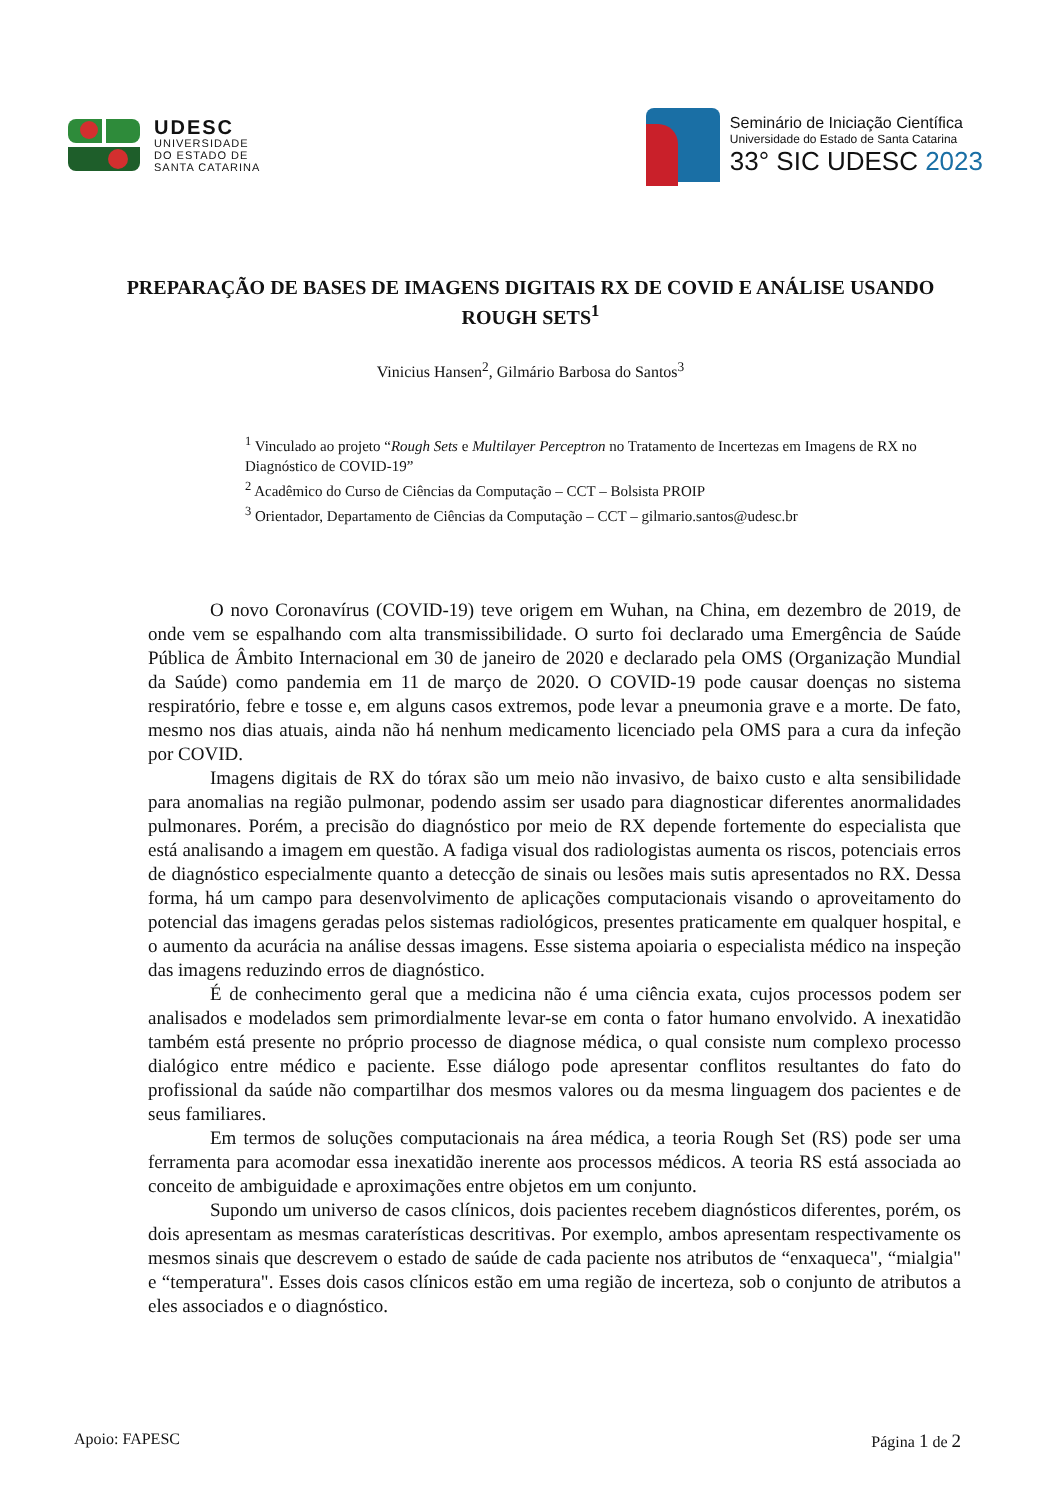UDESC
UNIVERSIDADE
DO ESTADO DE
SANTA CATARINA
Seminário de Iniciação Científica
Universidade do Estado de Santa Catarina
33° SIC UDESC 2023
PREPARAÇÃO DE BASES DE IMAGENS DIGITAIS RX DE COVID E ANÁLISE USANDO ROUGH SETS<sup>1</sup>
Vinicius Hansen<sup>2</sup>, Gilmário Barbosa do Santos<sup>3</sup>
<sup>1</sup> Vinculado ao projeto “Rough Sets e Multilayer Perceptron no Tratamento de Incertezas em Imagens de RX no Diagnóstico de COVID-19”
<sup>2</sup> Acadêmico do Curso de Ciências da Computação – CCT – Bolsista PROIP
<sup>3</sup> Orientador, Departamento de Ciências da Computação – CCT – gilmario.santos@udesc.br
O novo Coronavírus (COVID-19) teve origem em Wuhan, na China, em dezembro de 2019, de onde vem se espalhando com alta transmissibilidade. O surto foi declarado uma Emergência de Saúde Pública de Âmbito Internacional em 30 de janeiro de 2020 e declarado pela OMS (Organização Mundial da Saúde) como pandemia em 11 de março de 2020. O COVID-19 pode causar doenças no sistema respiratório, febre e tosse e, em alguns casos extremos, pode levar a pneumonia grave e a morte. De fato, mesmo nos dias atuais, ainda não há nenhum medicamento licenciado pela OMS para a cura da infeção por COVID.
Imagens digitais de RX do tórax são um meio não invasivo, de baixo custo e alta sensibilidade para anomalias na região pulmonar, podendo assim ser usado para diagnosticar diferentes anormalidades pulmonares. Porém, a precisão do diagnóstico por meio de RX depende fortemente do especialista que está analisando a imagem em questão. A fadiga visual dos radiologistas aumenta os riscos, potenciais erros de diagnóstico especialmente quanto a detecção de sinais ou lesões mais sutis apresentados no RX. Dessa forma, há um campo para desenvolvimento de aplicações computacionais visando o aproveitamento do potencial das imagens geradas pelos sistemas radiológicos, presentes praticamente em qualquer hospital, e o aumento da acurácia na análise dessas imagens. Esse sistema apoiaria o especialista médico na inspeção das imagens reduzindo erros de diagnóstico.
É de conhecimento geral que a medicina não é uma ciência exata, cujos processos podem ser analisados e modelados sem primordialmente levar-se em conta o fator humano envolvido. A inexatidão também está presente no próprio processo de diagnose médica, o qual consiste num complexo processo dialógico entre médico e paciente. Esse diálogo pode apresentar conflitos resultantes do fato do profissional da saúde não compartilhar dos mesmos valores ou da mesma linguagem dos pacientes e de seus familiares.
Em termos de soluções computacionais na área médica, a teoria Rough Set (RS) pode ser uma ferramenta para acomodar essa inexatidão inerente aos processos médicos. A teoria RS está associada ao conceito de ambiguidade e aproximações entre objetos em um conjunto.
Supondo um universo de casos clínicos, dois pacientes recebem diagnósticos diferentes, porém, os dois apresentam as mesmas caraterísticas descritivas. Por exemplo, ambos apresentam respectivamente os mesmos sinais que descrevem o estado de saúde de cada paciente nos atributos de “enxaqueca", “mialgia" e “temperatura". Esses dois casos clínicos estão em uma região de incerteza, sob o conjunto de atributos a eles associados e o diagnóstico.
Apoio: FAPESC Página 1 de 2